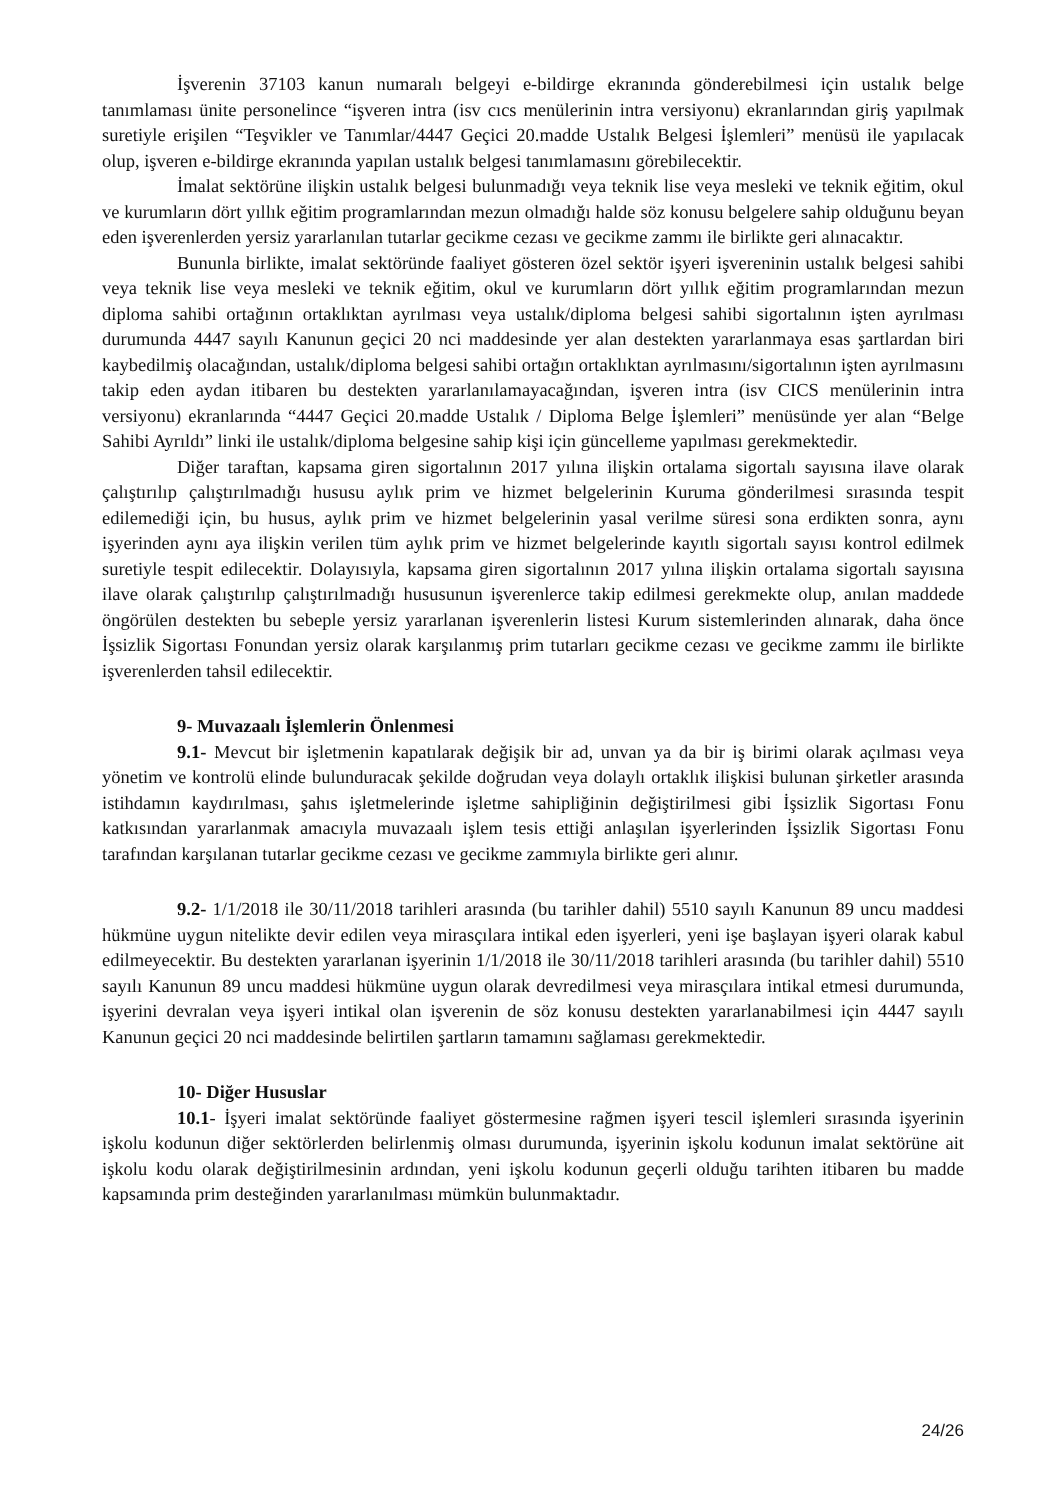İşverenin 37103 kanun numaralı belgeyi e-bildirge ekranında gönderebilmesi için ustalık belge tanımlaması ünite personelince “işveren intra (isv cıcs menülerinin intra versiyonu) ekranlarından giriş yapılmak suretiyle erişilen “Teşvikler ve Tanımlar/4447 Geçici 20.madde Ustalık Belgesi İşlemleri” menüsü ile yapılacak olup, işveren e-bildirge ekranında yapılan ustalık belgesi tanımlamasını görebilecektir.
İmalat sektörüne ilişkin ustalık belgesi bulunmadığı veya teknik lise veya mesleki ve teknik eğitim, okul ve kurumların dört yıllık eğitim programlarından mezun olmadığı halde söz konusu belgelere sahip olduğunu beyan eden işverenlerden yersiz yararlanılan tutarlar gecikme cezası ve gecikme zammı ile birlikte geri alınacaktır.
Bununla birlikte, imalat sektöründe faaliyet gösteren özel sektör işyeri işvereninin ustalık belgesi sahibi veya teknik lise veya mesleki ve teknik eğitim, okul ve kurumların dört yıllık eğitim programlarından mezun diploma sahibi ortağının ortaklıktan ayrılması veya ustalık/diploma belgesi sahibi sigortalının işten ayrılması durumunda 4447 sayılı Kanunun geçici 20 nci maddesinde yer alan destekten yararlanmaya esas şartlardan biri kaybedilmiş olacağından, ustalık/diploma belgesi sahibi ortağın ortaklıktan ayrılmasını/sigortalının işten ayrılmasını takip eden aydan itibaren bu destekten yararlanılamayacağından, işveren intra (isv CICS menülerinin intra versiyonu) ekranlarında “4447 Geçici 20.madde Ustalık / Diploma Belge İşlemleri” menüsünde yer alan “Belge Sahibi Ayrıldı” linki ile ustalık/diploma belgesine sahip kişi için güncelleme yapılması gerekmektedir.
Diğer taraftan, kapsama giren sigortalının 2017 yılına ilişkin ortalama sigortalı sayısına ilave olarak çalıştırılıp çalıştırılmadığı hususu aylık prim ve hizmet belgelerinin Kuruma gönderilmesi sırasında tespit edilemediği için, bu husus, aylık prim ve hizmet belgelerinin yasal verilme süresi sona erdikten sonra, aynı işyerinden aynı aya ilişkin verilen tüm aylık prim ve hizmet belgelerinde kayıtlı sigortalı sayısı kontrol edilmek suretiyle tespit edilecektir. Dolayısıyla, kapsama giren sigortalının 2017 yılına ilişkin ortalama sigortalı sayısına ilave olarak çalıştırılıp çalıştırılmadığı hususunun işverenlerce takip edilmesi gerekmekte olup, anılan maddede öngörülen destekten bu sebeple yersiz yararlanan işverenlerin listesi Kurum sistemlerinden alınarak, daha önce İşsizlik Sigortası Fonundan yersiz olarak karşılanmış prim tutarları gecikme cezası ve gecikme zammı ile birlikte işverenlerden tahsil edilecektir.
9- Muvazaalı İşlemlerin Önlenmesi
9.1- Mevcut bir işletmenin kapatılarak değişik bir ad, unvan ya da bir iş birimi olarak açılması veya yönetim ve kontrolü elinde bulunduracak şekilde doğrudan veya dolaylı ortaklık ilişkisi bulunan şirketler arasında istihdamın kaydırılması, şahıs işletmelerinde işletme sahipliğinin değiştirilmesi gibi İşsizlik Sigortası Fonu katkısından yararlanmak amacıyla muvazaalı işlem tesis ettiği anlaşılan işyerlerinden İşsizlik Sigortası Fonu tarafından karşılanan tutarlar gecikme cezası ve gecikme zammıyla birlikte geri alınır.
9.2- 1/1/2018 ile 30/11/2018 tarihleri arasında (bu tarihler dahil) 5510 sayılı Kanunun 89 uncu maddesi hükmüne uygun nitelikte devir edilen veya mirasçılara intikal eden işyerleri, yeni işe başlayan işyeri olarak kabul edilmeyecektir. Bu destekten yararlanan işyerinin 1/1/2018 ile 30/11/2018 tarihleri arasında (bu tarihler dahil) 5510 sayılı Kanunun 89 uncu maddesi hükmüne uygun olarak devredilmesi veya mirasçılara intikal etmesi durumunda, işyerini devralan veya işyeri intikal olan işverenin de söz konusu destekten yararlanabilmesi için 4447 sayılı Kanunun geçici 20 nci maddesinde belirtilen şartların tamamını sağlaması gerekmektedir.
10- Diğer Hususlar
10.1- İşyeri imalat sektöründe faaliyet göstermesine rağmen işyeri tescil işlemleri sırasında işyerinin işkolu kodunun diğer sektörlerden belirlenmiş olması durumunda, işyerinin işkolu kodunun imalat sektörüne ait işkolu kodu olarak değiştirilmesinin ardından, yeni işkolu kodunun geçerli olduğu tarihten itibaren bu madde kapsamında prim desteğinden yararlanılması mümkün bulunmaktadır.
24/26